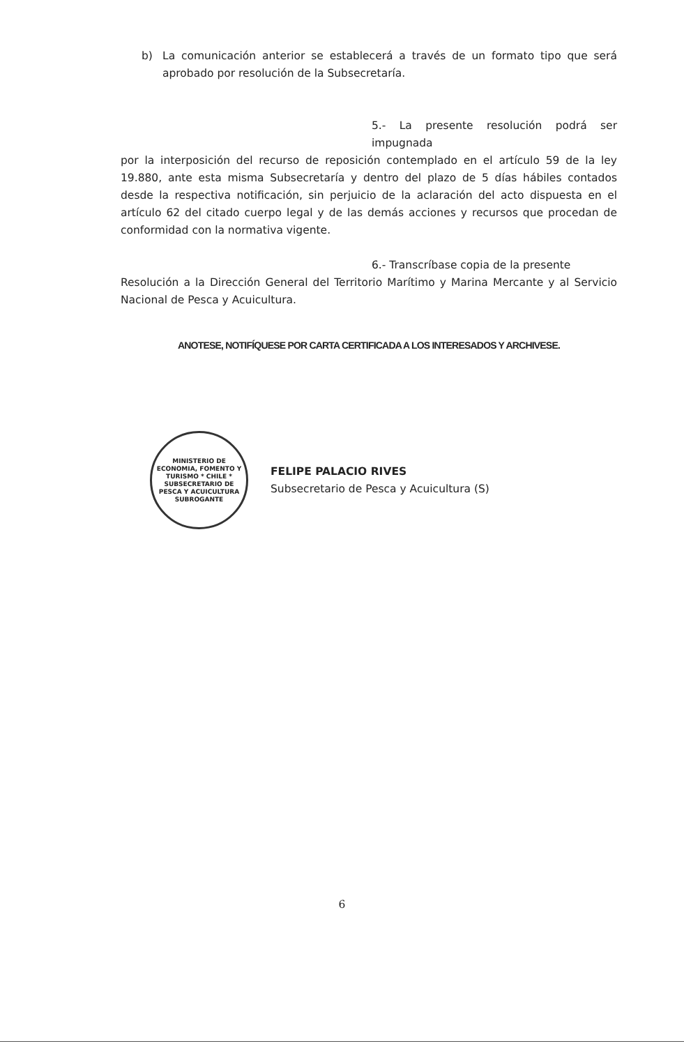b) La comunicación anterior se establecerá a través de un formato tipo que será aprobado por resolución de la Subsecretaría.
5.- La presente resolución podrá ser impugnada
por la interposición del recurso de reposición contemplado en el artículo 59 de la ley 19.880, ante esta misma Subsecretaría y dentro del plazo de 5 días hábiles contados desde la respectiva notificación, sin perjuicio de la aclaración del acto dispuesta en el artículo 62 del citado cuerpo legal y de las demás acciones y recursos que procedan de conformidad con la normativa vigente.
6.- Transcríbase copia de la presente
Resolución a la Dirección General del Territorio Marítimo y Marina Mercante y al Servicio Nacional de Pesca y Acuicultura.
ANOTESE, NOTIFÍQUESE POR CARTA CERTIFICADA A LOS INTERESADOS Y ARCHIVESE.
MINISTERIO DE ECONOMIA, FOMENTO Y TURISMO * CHILE *
SUBSECRETARIO DE PESCA Y ACUICULTURA SUBROGANTE
FELIPE PALACIO RIVES
Subsecretario de Pesca y Acuicultura (S)
6